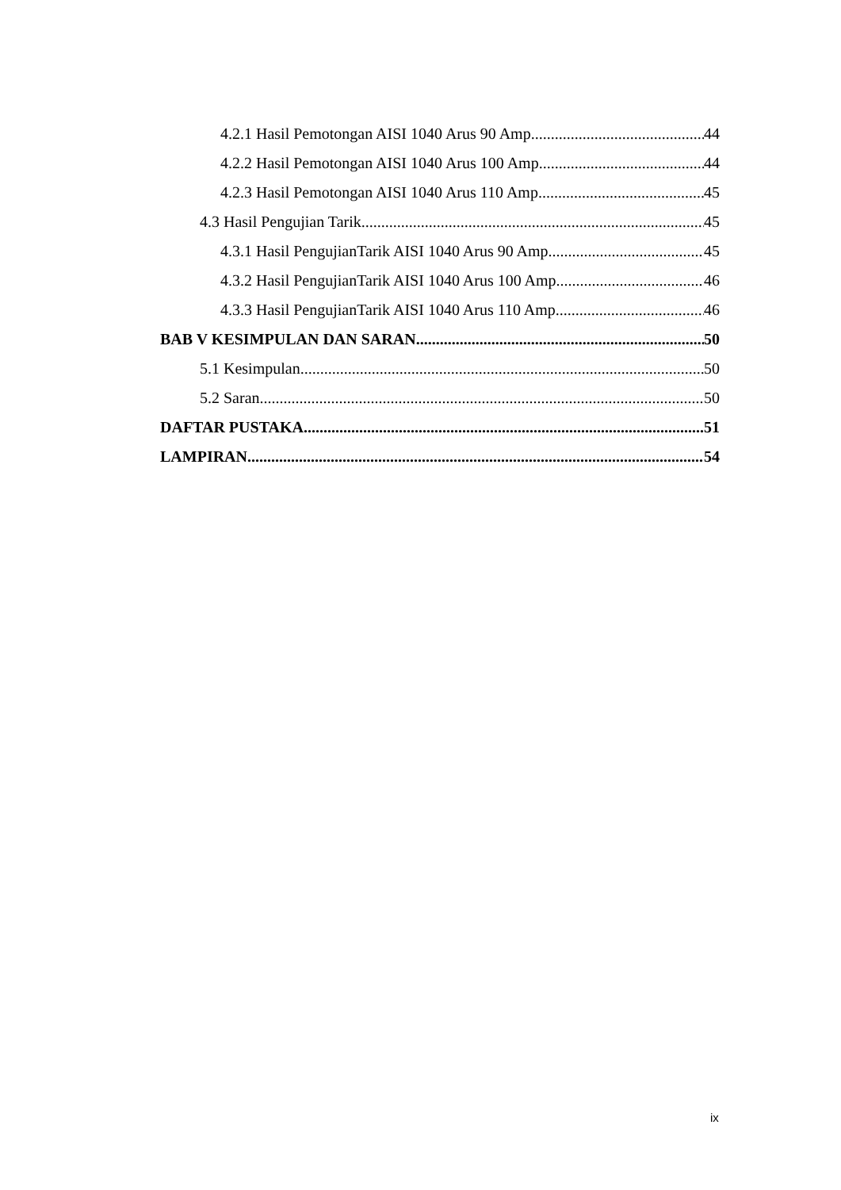4.2.1 Hasil Pemotongan AISI 1040 Arus 90 Amp 44
4.2.2 Hasil Pemotongan AISI 1040 Arus 100 Amp 44
4.2.3 Hasil Pemotongan AISI 1040 Arus 110 Amp 45
4.3 Hasil Pengujian Tarik 45
4.3.1 Hasil PengujianTarik AISI 1040 Arus 90 Amp 45
4.3.2 Hasil PengujianTarik AISI 1040 Arus 100 Amp 46
4.3.3 Hasil PengujianTarik AISI 1040 Arus 110 Amp 46
BAB V KESIMPULAN DAN SARAN 50
5.1 Kesimpulan 50
5.2 Saran 50
DAFTAR PUSTAKA. 51
LAMPIRAN. 54
ix